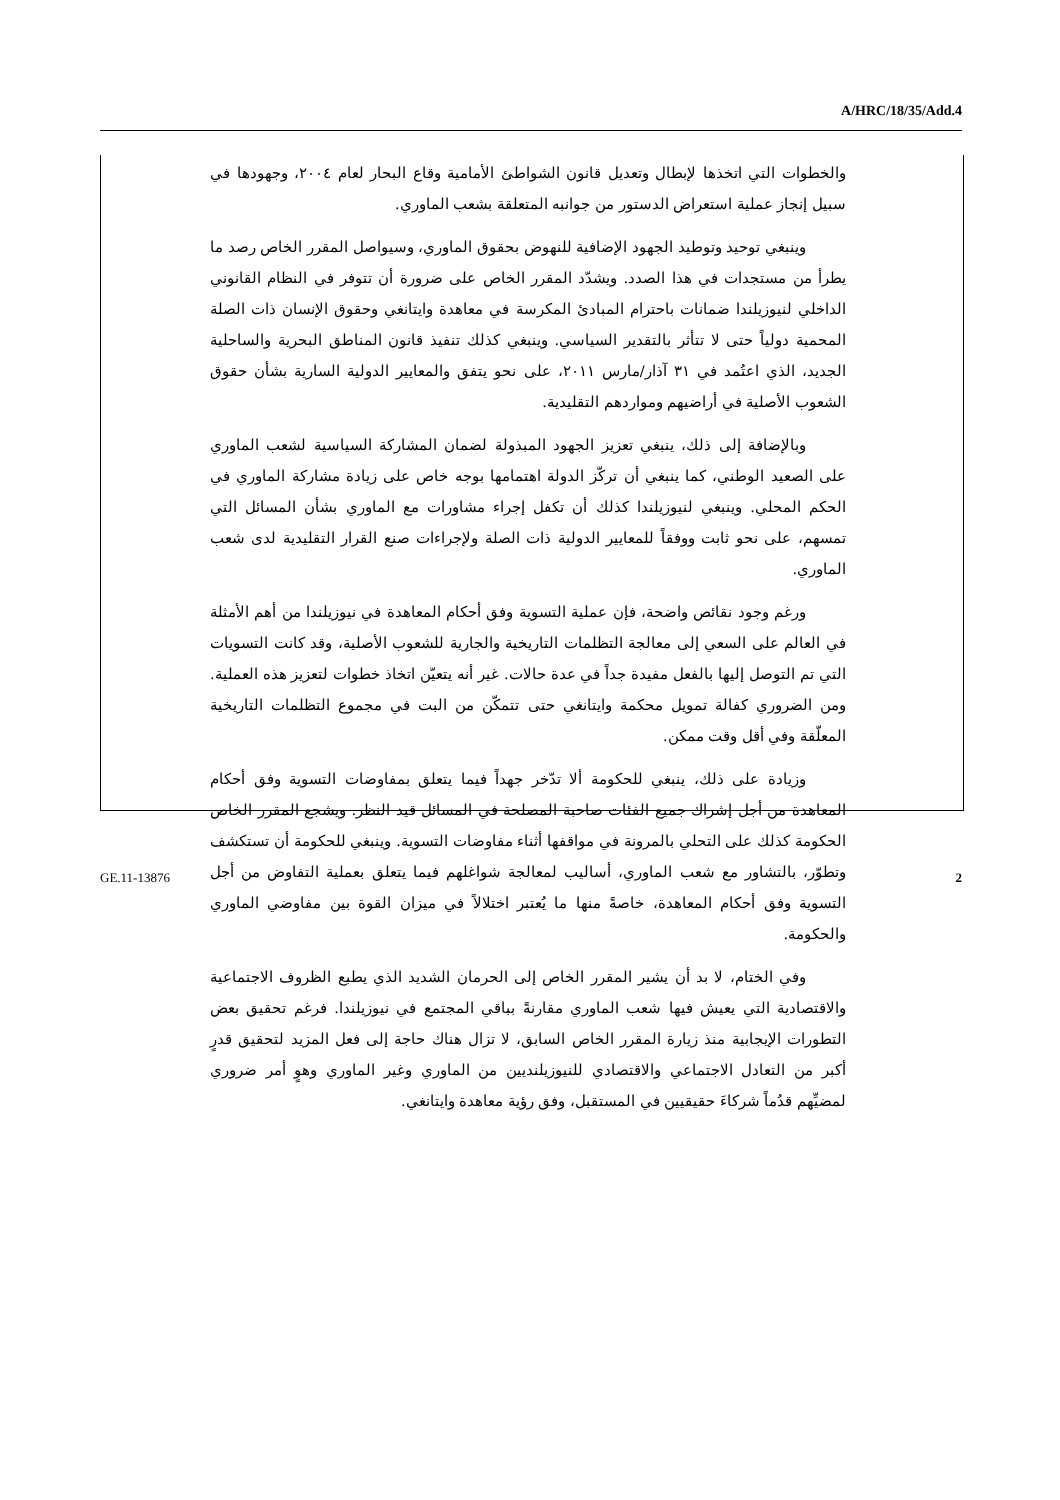A/HRC/18/35/Add.4
والخطوات التي اتخذها لإبطال وتعديل قانون الشواطئ الأمامية وقاع البحار لعام ٢٠٠٤، وجهودها في سبيل إنجاز عملية استعراض الدستور من جوانبه المتعلقة بشعب الماوري.
وينبغي توحيد وتوطيد الجهود الإضافية للنهوض بحقوق الماوري، وسيواصل المقرر الخاص رصد ما يطرأ من مستجدات في هذا الصدد. ويشدّد المقرر الخاص على ضرورة أن تتوفر في النظام القانوني الداخلي لنيوزيلندا ضمانات باحترام المبادئ المكرسة في معاهدة وايتانغي وحقوق الإنسان ذات الصلة المحمية دولياً حتى لا تتأثر بالتقدير السياسي. وينبغي كذلك تنفيذ قانون المناطق البحرية والساحلية الجديد، الذي اعتُمد في ٣١ آذار/مارس ٢٠١١، على نحو يتفق والمعايير الدولية السارية بشأن حقوق الشعوب الأصلية في أراضيهم ومواردهم التقليدية.
وبالإضافة إلى ذلك، ينبغي تعزيز الجهود المبذولة لضمان المشاركة السياسية لشعب الماوري على الصعيد الوطني، كما ينبغي أن تركّز الدولة اهتمامها بوجه خاص على زيادة مشاركة الماوري في الحكم المحلي. وينبغي لنيوزيلندا كذلك أن تكفل إجراء مشاورات مع الماوري بشأن المسائل التي تمسهم، على نحو ثابت ووفقاً للمعايير الدولية ذات الصلة ولإجراءات صنع القرار التقليدية لدى شعب الماوري.
ورغم وجود نقائص واضحة، فإن عملية التسوية وفق أحكام المعاهدة في نيوزيلندا من أهم الأمثلة في العالم على السعي إلى معالجة التظلمات التاريخية والجارية للشعوب الأصلية، وقد كانت التسويات التي تم التوصل إليها بالفعل مفيدة جداً في عدة حالات. غير أنه يتعيّن اتخاذ خطوات لتعزيز هذه العملية. ومن الضروري كفالة تمويل محكمة وايتانغي حتى تتمكّن من البت في مجموع التظلمات التاريخية المعلّقة وفي أقل وقت ممكن.
وزيادة على ذلك، ينبغي للحكومة ألا تدّخر جهداً فيما يتعلق بمفاوضات التسوية وفق أحكام المعاهدة من أجل إشراك جميع الفئات صاحبة المصلحة في المسائل قيد النظر. ويشجع المقرر الخاص الحكومة كذلك على التحلي بالمرونة في مواقفها أثناء مفاوضات التسوية. وينبغي للحكومة أن تستكشف وتطوّر، بالتشاور مع شعب الماوري، أساليب لمعالجة شواغلهم فيما يتعلق بعملية التفاوض من أجل التسوية وفق أحكام المعاهدة، خاصةً منها ما يُعتبر اختلالاً في ميزان القوة بين مفاوضي الماوري والحكومة.
وفي الختام، لا بد أن يشير المقرر الخاص إلى الحرمان الشديد الذي يطبع الظروف الاجتماعية والاقتصادية التي يعيش فيها شعب الماوري مقارنةً بباقي المجتمع في نيوزيلندا. فرغم تحقيق بعض التطورات الإيجابية منذ زيارة المقرر الخاص السابق، لا تزال هناك حاجة إلى فعل المزيد لتحقيق قدرٍ أكبر من التعادل الاجتماعي والاقتصادي للنيوزيلنديين من الماوري وغير الماوري وهوٍ أمر ضروري لمضيِّهم قدُماً شركاءَ حقيقيين في المستقبل، وفق رؤية معاهدة وايتانغي.
GE.11-13876 2